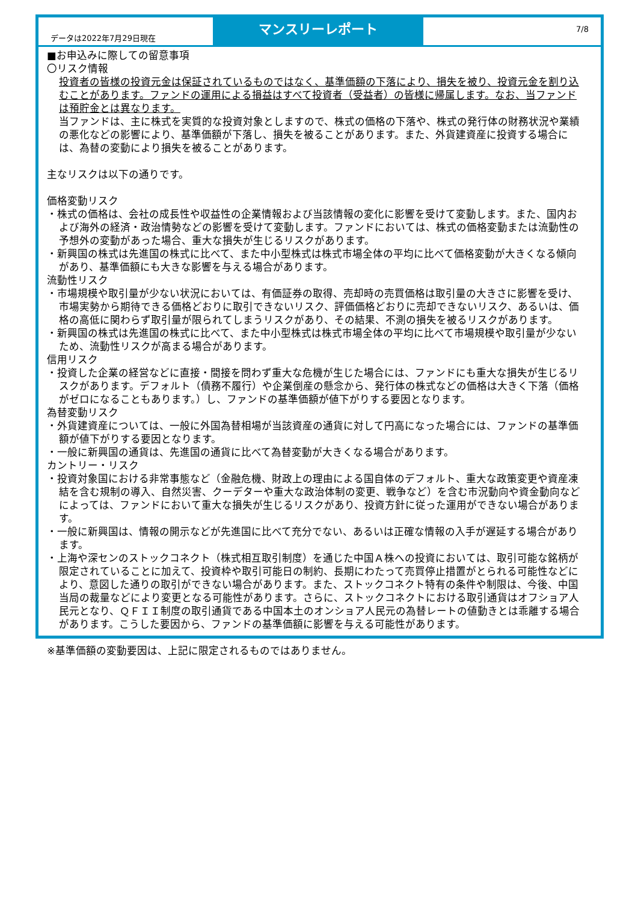データは2022年7月29日現在
マンスリーレポート
7/8
■お申込みに際しての留意事項
〇リスク情報
投資者の皆様の投資元金は保証されているものではなく、基準価額の下落により、損失を被り、投資元金を割り込むことがあります。ファンドの運用による損益はすべて投資者（受益者）の皆様に帰属します。なお、当ファンドは預貯金とは異なります。
当ファンドは、主に株式を実質的な投資対象としますので、株式の価格の下落や、株式の発行体の財務状況や業績の悪化などの影響により、基準価額が下落し、損失を被ることがあります。また、外貨建資産に投資する場合には、為替の変動により損失を被ることがあります。
主なリスクは以下の通りです。
価格変動リスク
・株式の価格は、会社の成長性や収益性の企業情報および当該情報の変化に影響を受けて変動します。また、国内および海外の経済・政治情勢などの影響を受けて変動します。ファンドにおいては、株式の価格変動または流動性の予想外の変動があった場合、重大な損失が生じるリスクがあります。
・新興国の株式は先進国の株式に比べて、また中小型株式は株式市場全体の平均に比べて価格変動が大きくなる傾向があり、基準価額にも大きな影響を与える場合があります。
流動性リスク
・市場規模や取引量が少ない状況においては、有価証券の取得、売却時の売買価格は取引量の大きさに影響を受け、市場実勢から期待できる価格どおりに取引できないリスク、評価価格どおりに売却できないリスク、あるいは、価格の高低に関わらず取引量が限られてしまうリスクがあり、その結果、不測の損失を被るリスクがあります。
・新興国の株式は先進国の株式に比べて、また中小型株式は株式市場全体の平均に比べて市場規模や取引量が少ないため、流動性リスクが高まる場合があります。
信用リスク
・投資した企業の経営などに直接・間接を問わず重大な危機が生じた場合には、ファンドにも重大な損失が生じるリスクがあります。デフォルト（債務不履行）や企業倒産の懸念から、発行体の株式などの価格は大きく下落（価格がゼロになることもあります。）し、ファンドの基準価額が値下がりする要因となります。
為替変動リスク
・外貨建資産については、一般に外国為替相場が当該資産の通貨に対して円高になった場合には、ファンドの基準価額が値下がりする要因となります。
・一般に新興国の通貨は、先進国の通貨に比べて為替変動が大きくなる場合があります。
カントリー・リスク
・投資対象国における非常事態など（金融危機、財政上の理由による国自体のデフォルト、重大な政策変更や資産凍結を含む規制の導入、自然災害、クーデターや重大な政治体制の変更、戦争など）を含む市況動向や資金動向などによっては、ファンドにおいて重大な損失が生じるリスクがあり、投資方針に従った運用ができない場合があります。
・一般に新興国は、情報の開示などが先進国に比べて充分でない、あるいは正確な情報の入手が遅延する場合があります。
・上海や深センのストックコネクト（株式相互取引制度）を通じた中国Ａ株への投資においては、取引可能な銘柄が限定されていることに加えて、投資枠や取引可能日の制約、長期にわたって売買停止措置がとられる可能性などにより、意図した通りの取引ができない場合があります。また、ストックコネクト特有の条件や制限は、今後、中国当局の裁量などにより変更となる可能性があります。さらに、ストックコネクトにおける取引通貨はオフショア人民元となり、ＱＦＩＩ制度の取引通貨である中国本土のオンショア人民元の為替レートの値動きとは乖離する場合があります。こうした要因から、ファンドの基準価額に影響を与える可能性があります。
※基準価額の変動要因は、上記に限定されるものではありません。